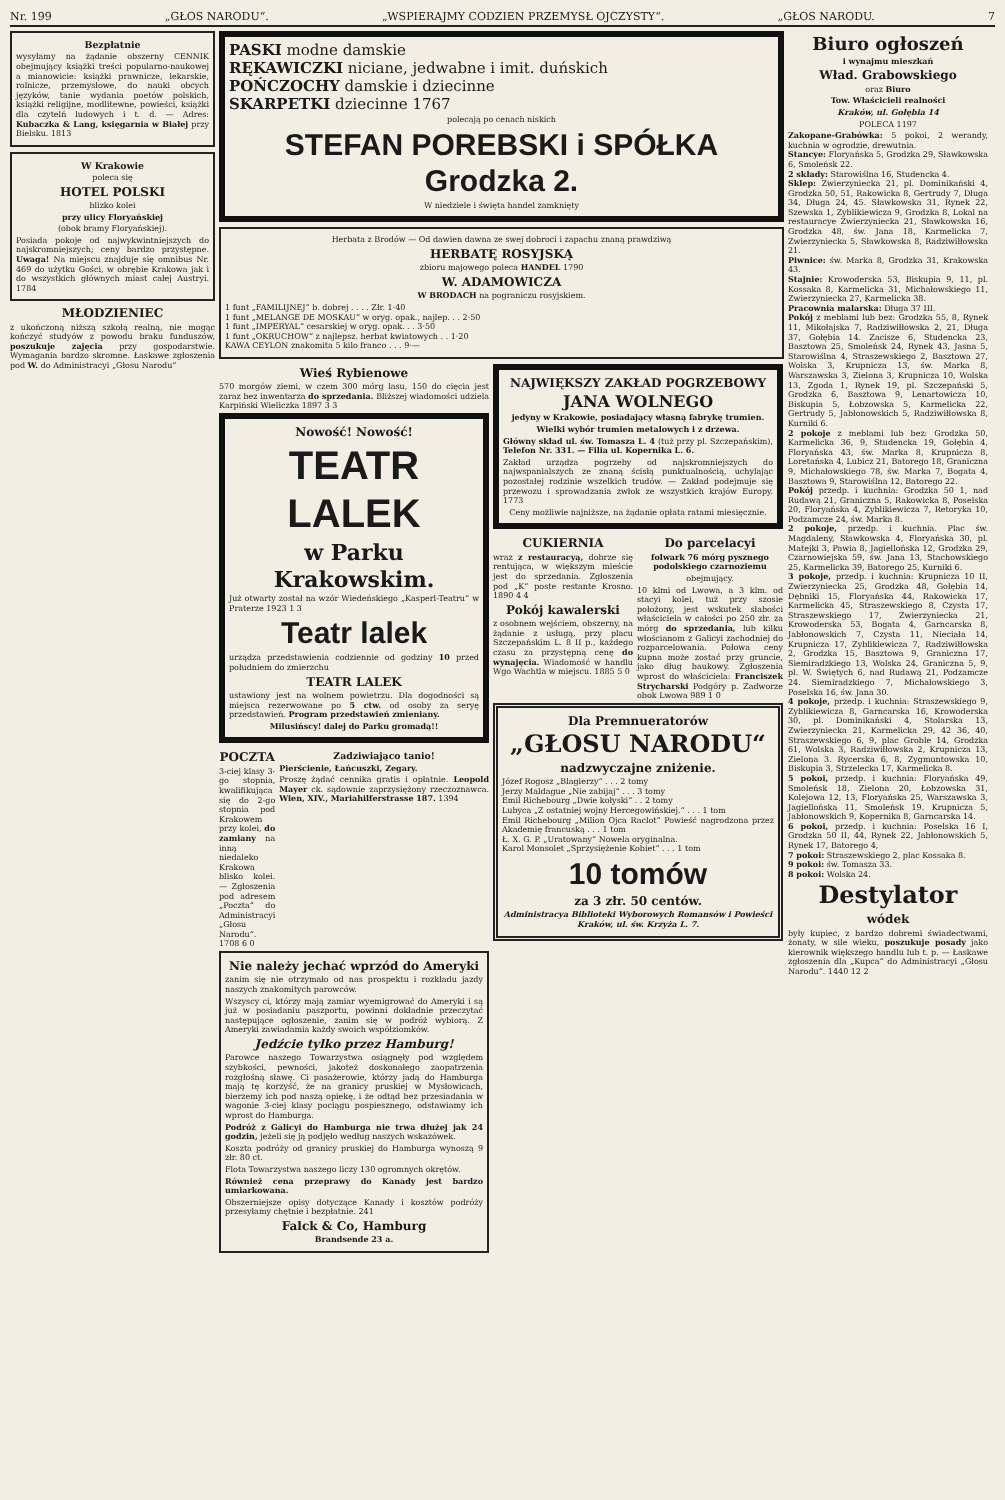Nr. 199 „GŁOS NARODU“. „WSPIERAJMY CODZIEN PRZEMYSŁ OJCZYSTY“. „GŁOS NARODU. 7
Bezpłatnie
wysyłamy na żądanie obszerny CENNIK obejmujący książki treści popularno-naukowej a mianowicie: książki prawnicze, lekarskie, rolnicze, przemysłowe, do nauki obcych języków, tanie wydania poetów polskich, książki religijne, modlitewne, powieści, książki dla czytelń ludowych i t. d. — Adres: Kubaczka & Lang, księgarnia w Białej przy Bielsku. 1813
W Krakowie
poleca się
HOTEL POLSKI
blizko kolei
przy ulicy Floryańskiej
(obok bramy Floryańskiej).
Posiada pokoje od najwykwintniejszych do najskromniejszych; ceny bardzo przystępne. Uwaga! Na miejscu znajduje się omnibus Nr. 469 do użytku Gości, w obrębie Krakowa jak i do wszystkich głównych miast całej Austryi. 1784
MŁODZIENIEC
z ukończoną niższą szkołą realną, nie mogąc kończyć studyów z powodu braku funduszów, poszukuje zajęcia przy gospodarstwie. Wymagania bardzo skromne. Łaskawe zgłoszenia pod W. do Administracyi „Głosu Narodu“
PASKI modne damskie
RĘKAWICZKI niciane, jedwabne i imit. duńskich
POŃCZOCHY damskie i dziecinne
SKARPETKI dziecinne 1767
polecają po cenach niskich
STEFAN POREBSKI i SPÓŁKA Grodzka 2.
W niedziele i święta handel zamknięty
Herbata z Brodów — Od dawien dawna ze swej dobroci i zapachu znaną prawdziwą
HERBATĘ ROSYJSKĄ
zbioru majowego poleca HANDEL 1790
W. ADAMOWICZA
W BRODACH na pograniczu rosyjskiem.
1 funt „FAMILIJNEJ“ b. dobrej . . . . Złr. 1·40
1 funt „MELANGE DE MOSKAU“ w oryg. opak., najlep. . . 2·50
1 funt „IMPERYAL“ cesarskiej w oryg. opak. . . 3·50
1 funt „OKRUCHOW“ z najlepsz. herbat kwiatowych . . 1·20
KAWA CEYLON znakomita 5 kilo franco . . . 9·—
Wieś Rybienowe
570 morgów ziemi, w czem 300 mórg lasu, 150 do cięcia jest zaraz bez inwentarza do sprzedania. Bliższej wiadomości udziela Karpiński Wieliczka 1897 3 3
Nowość! Nowość!
TEATR LALEK
w Parku Krakowskim.
Już otwarty został na wzór Wiedeńskiego „Kasperl-Teatru“ w Praterze 1923 1 3
Teatr lalek
urządza przedstawienia codziennie od godziny 10 przed południem do zmierzchu
TEATR LALEK
ustawiony jest na wolnem powietrzu. Dla dogodności są miejsca rezerwowane po 5 ctw. od osoby za seryę przedstawień. Program przedstawień zmieniany.
Milusińscy! dalej do Parku gromadą!!
POCZTA
3-ciej klasy 3-go stopnia, kwalifikująca się do 2-go stopnia pod Krakowem przy kolei, do zamiany na inną niedaleko Krakowa blisko kolei. — Zgłoszenia pod adresem „Poczta“ do Administracyi „Głosu Narodu“. 1708 6 0
Zadziwiająco tanio!
Pierścienie, Łańcuszki, Zegary.
Proszę żądać cennika gratis i opłatnie. Leopold Mayer ck. sądownie zaprzysiężony rzeczoznawca. Wien, XIV., Mariahilferstrasse 187. 1394
Nie należy jechać wprzód do Ameryki
zanim się nie otrzymało od nas prospektu i rozkładu jazdy naszych znakomitych parowców.
Wszyscy ci, którzy mają zamiar wyemigrować do Ameryki i są już w posiadaniu paszportu, powinni dokładnie przeczytać następujące ogłoszenie, zanim się w podróż wybiorą. Z Ameryki zawiadamia każdy swoich współziomków.
Jedźcie tylko przez Hamburg!
Parowce naszego Towarzystwa osiągnęły pod względem szybkości, pewności, jakoteż doskonałego zaopatrzenia rozgłośną sławę. Ci pasażerowie, którzy jadą do Hamburga mają tę korzyść, że na granicy pruskiej w Mysłowicach, bierzemy ich pod naszą opiekę, i że odtąd bez przesiadania w wagonie 3-ciej klasy pociągu pospiesznego, odstawiamy ich wprost do Hamburga.
Podróż z Galicyi do Hamburga nie trwa dłużej jak 24 godzin, jeżeli się ją podjęło według naszych wskazówek.
Koszta podróży od granicy pruskiej do Hamburga wynoszą 9 złr. 80 ct.
Flota Towarzystwa naszego liczy 130 ogromnych okrętów.
Również cena przeprawy do Kanady jest bardzo umiarkowana.
Obszerniejsze opisy dotyczące Kanady i kosztów podróży przesyłamy chętnie i bezpłatnie. 241
Falck & Co, Hamburg
Brandsende 23 a.
NAJWIĘKSZY ZAKŁAD POGRZEBOWY
JANA WOLNEGO
jedyny w Krakowie, posiadający własną fabrykę trumien.
Wielki wybór trumien metalowych i z drzewa.
Główny skład ul. św. Tomasza L. 4 (tuż przy pl. Szczepańskim), Telefon Nr. 331. — Filia ul. Kopernika L. 6.
Zakład urządza pogrzeby od najskromniejszych do najwspanialszych ze znaną ścisłą punktualnością, uchylając pozostałej rodzinie wszelkich trudów. — Zakład podejmuje się przewozu i sprowadzania zwłok ze wszystkich krajów Europy. 1773
Ceny możliwie najniższe, na żądanie opłata ratami miesięcznie.
CUKIERNIA
wraz z restauracyą, dobrze się rentująca, w większym mieście jest do sprzedania. Zgłoszenia pod „K“ poste restante Krosno. 1890 4 4
Pokój kawalerski
z osobnem wejściem, obszerny, na żądanie z usługą, przy placu Szczepańskim L. 8 II p., każdego czasu za przystępną cenę do wynajęcia. Wiadomość w handlu Wgo Wachtla w miejscu. 1885 5 0
Do parcelacyi
folwark 76 mórg pysznego podolskiego czarnoziemu
obejmujący.
10 klmi od Lwowa, a 3 klm. od stacyi kolei, tuż przy szosie położony, jest wskutek słabości właściciela w całości po 250 złr. za mórg do sprzedania, lub kilku włościanom z Galicyi zachodniej do rozparcelowania. Połowa ceny kupna może zostać przy gruncie, jako dług baukowy. Zgłoszenia wprost do właściciela: Franciszek Strycharski Podgóry p. Zadworze obok Lwowa 989 1 0
Dla Premnueratorów
„GŁOSU NARODU“
nadzwyczajne zniżenie.
Józef Rogosz „Blagierzy“ . . . 2 tomy
Jerzy Maldague „Nie zabijaj“ . . . 3 tomy
Emil Richebourg „Dwie kołyski“ . . 2 tomy
Lubyca „Z ostatniej wojny Hercegowińskiej.“ . . . 1 tom
Emil Richebourg „Milion Ojca Raclot“ Powieść nagrodzona przez Akademię francuską . . . 1 tom
Ł. X. G. P. „Uratowany“ Nowela oryginalna.
Karol Monsolet „Sprzysiężenie Kobiet“ . . . 1 tom
10 tomów
za 3 złr. 50 centów.
Administracya Biblioteki Wyborowych Romansów i Powieści Kraków, ul. św. Krzyża L. 7.
Biuro ogłoszeń
i wynajmu mieszkań
Wład. Grabowskiego
oraz Biuro
Tow. Właścicieli realności
Kraków, ul. Gołębia 14
POLECA 1197
Zakopane-Grabówka: 5 pokoi, 2 werandy, kuchnia w ogrodzie, drewutnia.
Stancye: Floryańska 5, Grodzka 29, Sławkowska 6, Smoleńsk 22.
2 składy: Starowiślna 16, Studencka 4.
Sklep: Zwierzyniecka 21, pl. Dominikański 4, Grodzka 50, 51, Rakowicka 8, Gertrudy 7, Długa 34, Długa 24, 45. Sławkowska 31, Rynek 22, Szewska 1, Zyblikiewicza 9, Grodzka 8, Lokal na restauracye Zwierzyniecka 21, Sławkowska 16, Grodzka 48, św. Jana 18, Karmelicka 7, Zwierzyniecka 5, Sławkowska 8, Radziwiłłowska 21.
Piwnice: św. Marka 8, Grodzka 31, Krakowska 43.
Stajnie: Krowoderska 53, Biskupia 9, 11, pl. Kossaka 8, Karmelicka 31, Michałowskiego 11, Zwierzyniecka 27, Karmelicka 38.
Pracownia malarska: Długa 37 III.
Pokój z meblami lub bez: Grodzka 55, 8, Rynek 11, Mikołajska 7, Radziwiłłowska 2, 21, Długa 37, Gołębia 14. Zacisze 6, Studencka 23, Basztowa 25, Smoleńsk 24, Rynek 43, Jasna 5, Starowiślna 4, Straszewskiego 2, Basztowa 27, Wolska 3, Krupnicza 13, św. Marka 8, Warszawska 3, Zielona 3, Krupnicza 10, Wolska 13, Zgoda 1, Rynek 19, pl. Szczepański 5, Grodzka 6, Basztowa 9, Lenartowicza 10, Biskupia 5, Łobzowska 5, Karmelicka 22, Gertrudy 5, Jabłonowskich 5, Radziwiłłowska 8, Kurniki 6.
2 pokoje z meblami lub bez: Grodzka 50, Karmelicka 36, 9, Studencka 19, Gołębia 4, Floryańska 43, św. Marka 8, Krupnicza 8, Loretańska 4, Lubicz 21, Batorego 18, Graniczna 9, Michałowskiego 78, św. Marka 7, Bogata 4, Basztowa 9, Starowiślna 12, Batorego 22.
Pokój przedp. i kuchnia: Grodzka 50 1, nad Rudawą 21, Graniczna 5, Rakowicka 8, Poselska 20, Floryańska 4, Zyblikiewicza 7, Retoryka 10, Podzamcze 24, św. Marka 8.
2 pokoje, przedp. i kuchnia. Plac św. Magdaleny, Sławkowska 4, Floryańska 30, pl. Matejki 3, Pawia 8, Jagiellońska 12, Grodzka 29, Czarnowiejska 59, św. Jana 13, Stachowskiego 25, Karmelicka 39, Batorego 25, Kurniki 6.
3 pokoje, przedp. i kuchnia: Krupnicza 10 II, Zwierzyniecka 25, Grodzka 48, Gołębia 14, Dębniki 15, Floryańska 44, Rakowicka 17, Karmelicka 45, Straszewskiego 8, Czysta 17, Straszewskiego 17, Zwierzyniecka 21, Krowoderska 53, Bogata 4, Garncarska 8, Jabłonowskich 7, Czysta 11, Nieciała 14, Krupnicza 17, Zyblikiewicza 7, Radziwiłłowska 2, Grodzka 15, Basztowa 9, Graniczna 17, Siemiradzkiego 13, Wolska 24, Graniczna 5, 9, pl. W. Świętych 6, nad Rudawą 21, Podzamcze 24. Siemiradzkiego 7, Michałowskiego 3, Poselska 16, św. Jana 30.
4 pokoje, przedp. i kuchnia: Straszewskiego 9, Zyblikiewicza 8, Garncarska 16, Krowoderska 30, pl. Dominikański 4, Stolarska 13, Zwierzyniecka 21, Karmelicka 29, 42 36, 40, Straszewskiego 6, 9, plac Groble 14, Grodzka 61, Wolska 3, Radziwiłłowska 2, Krupnicza 13, Zielona 3. Rycerska 6, 8, Zygmuntowska 10, Biskupia 3, Strzelecka 17, Karmelicka 8.
5 pokoi, przedp. i kuchnia: Floryańska 49, Smoleńsk 18, Zielona 20, Łobzowska 31, Kolejowa 12, 13, Floryańska 25, Warszawska 3, Jagiellońska 11, Smoleńsk 19. Krupnicza 5, Jabłonowskich 9, Kopernika 8, Garncarska 14.
6 pokoi, przedp. i kuchnia: Poselska 16 I, Grodzka 50 II, 44, Rynek 22, Jabłonowskich 5, Rynek 17, Batorego 4,
7 pokoi: Straszewskiego 2, plac Kossaka 8.
9 pokoi: św. Tomasza 33.
8 pokoi: Wolska 24.
Destylator
wódek
były kupiec, z bardzo dobremi świadectwami, żonaty, w sile wieku, poszukuje posady jako kierownik większego handlu lub t. p. — Łaskawe zgłoszenia dla „Kupca“ do Administracyi „Głosu Narodu“. 1440 12 2